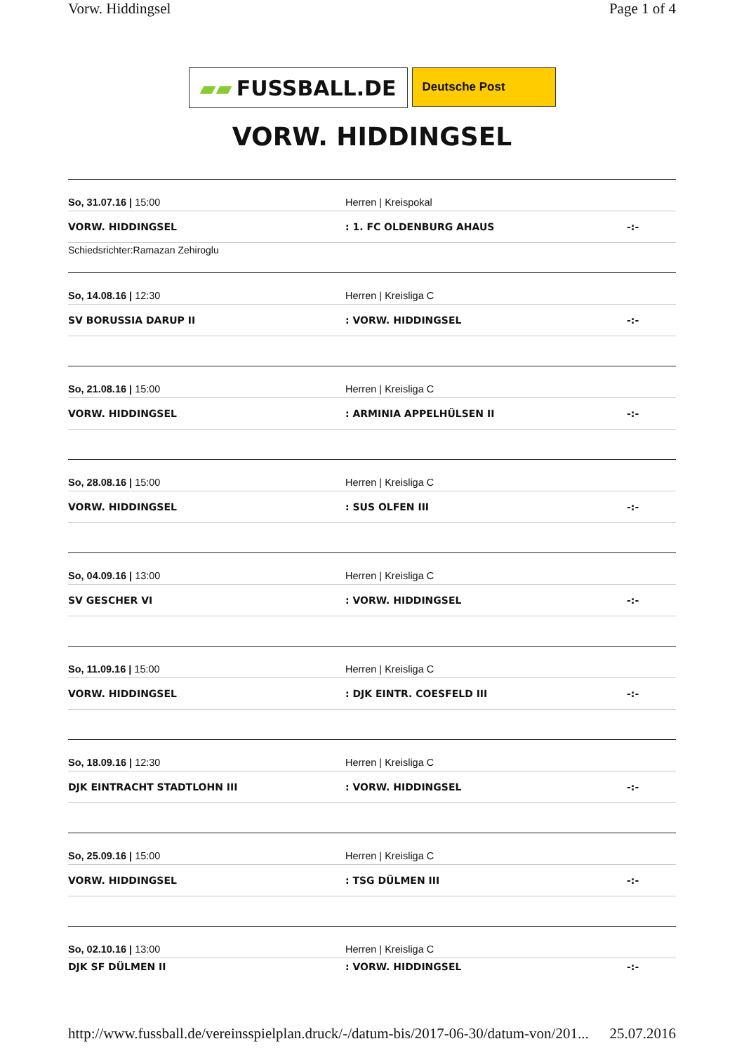Vorw. Hiddingsel Page 1 of 4
▰▰ FUSSBALL.DE
Deutsche Post
VORW. HIDDINGSEL
So, 31.07.16 | 15:00 Herren | Kreispokal
VORW. HIDDINGSEL : 1. FC OLDENBURG AHAUS -:-
Schiedsrichter:Ramazan Zehiroglu
So, 14.08.16 | 12:30 Herren | Kreisliga C
SV BORUSSIA DARUP II : VORW. HIDDINGSEL -:-
So, 21.08.16 | 15:00 Herren | Kreisliga C
VORW. HIDDINGSEL : ARMINIA APPELHÜLSEN II -:-
So, 28.08.16 | 15:00 Herren | Kreisliga C
VORW. HIDDINGSEL : SUS OLFEN III -:-
So, 04.09.16 | 13:00 Herren | Kreisliga C
SV GESCHER VI : VORW. HIDDINGSEL -:-
So, 11.09.16 | 15:00 Herren | Kreisliga C
VORW. HIDDINGSEL : DJK EINTR. COESFELD III -:-
So, 18.09.16 | 12:30 Herren | Kreisliga C
DJK EINTRACHT STADTLOHN III : VORW. HIDDINGSEL -:-
So, 25.09.16 | 15:00 Herren | Kreisliga C
VORW. HIDDINGSEL : TSG DÜLMEN III -:-
So, 02.10.16 | 13:00 Herren | Kreisliga C
DJK SF DÜLMEN II : VORW. HIDDINGSEL -:-
http://www.fussball.de/vereinsspielplan.druck/-/datum-bis/2017-06-30/datum-von/201... 25.07.2016